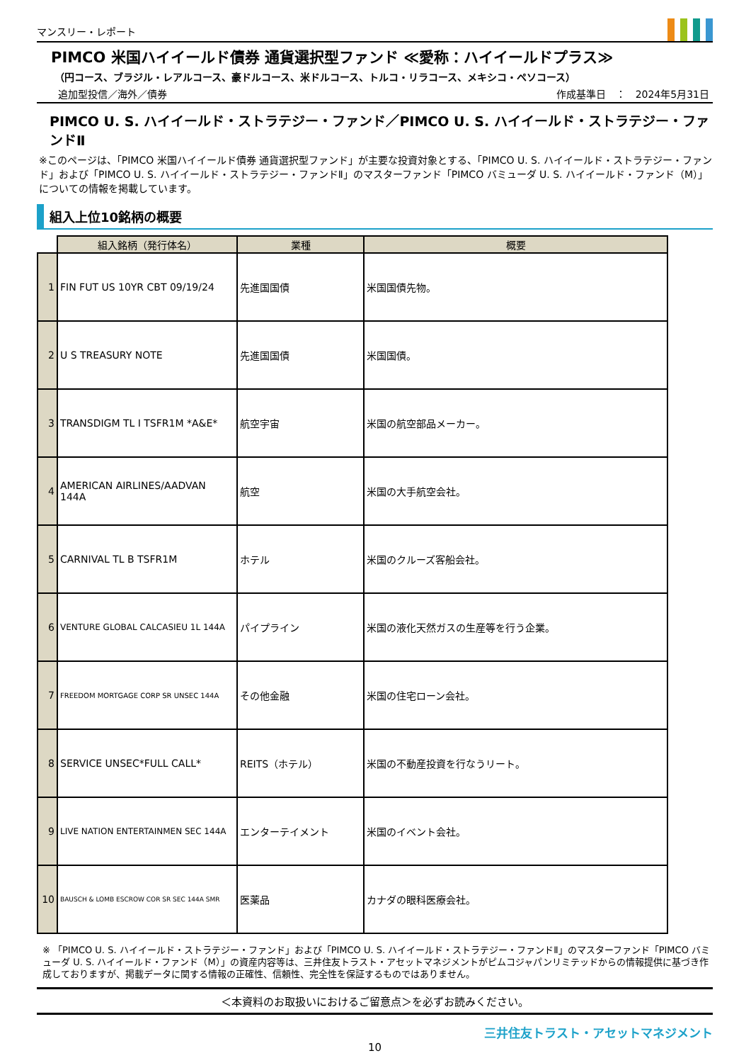マンスリー・レポート
PIMCO 米国ハイイールド債券 通貨選択型ファンド ≪愛称：ハイイールドプラス≫
（円コース、ブラジル・レアルコース、豪ドルコース、米ドルコース、トルコ・リラコース、メキシコ・ペソコース）
追加型投信／海外／債券 作成基準日　：　2024年5月31日
PIMCO U. S. ハイイールド・ストラテジー・ファンド／PIMCO U. S. ハイイールド・ストラテジー・ファンドⅡ
※このページは、「PIMCO 米国ハイイールド債券 通貨選択型ファンド」が主要な投資対象とする、「PIMCO U. S. ハイイールド・ストラテジー・ファンド」および「PIMCO U. S. ハイイールド・ストラテジー・ファンドⅡ」のマスターファンド「PIMCO バミューダ U. S. ハイイールド・ファンド（M）」についての情報を掲載しています。
組入上位10銘柄の概要
| | 組入銘柄（発行体名） | 業種 | 概要 |
| --- | --- | --- | --- |
| 1 | FIN FUT US 10YR CBT 09/19/24 | 先進国国債 | 米国国債先物。 |
| 2 | U S TREASURY NOTE | 先進国国債 | 米国国債。 |
| 3 | TRANSDIGM TL I TSFR1M *A&E* | 航空宇宙 | 米国の航空部品メーカー。 |
| 4 | AMERICAN AIRLINES/AADVAN 144A | 航空 | 米国の大手航空会社。 |
| 5 | CARNIVAL TL B TSFR1M | ホテル | 米国のクルーズ客船会社。 |
| 6 | VENTURE GLOBAL CALCASIEU 1L 144A | パイプライン | 米国の液化天然ガスの生産等を行う企業。 |
| 7 | FREEDOM MORTGAGE CORP SR UNSEC 144A | その他金融 | 米国の住宅ローン会社。 |
| 8 | SERVICE UNSEC*FULL CALL* | REITS（ホテル） | 米国の不動産投資を行なうリート。 |
| 9 | LIVE NATION ENTERTAINMEN SEC 144A | エンターテイメント | 米国のイベント会社。 |
| 10 | BAUSCH & LOMB ESCROW COR SR SEC 144A SMR | 医薬品 | カナダの眼科医療会社。 |
※ 「PIMCO U. S. ハイイールド・ストラテジー・ファンド」および「PIMCO U. S. ハイイールド・ストラテジー・ファンドⅡ」のマスターファンド「PIMCO バミューダ U. S. ハイイールド・ファンド（M）」の資産内容等は、三井住友トラスト・アセットマネジメントがピムコジャパンリミテッドからの情報提供に基づき作成しておりますが、掲載データに関する情報の正確性、信頼性、完全性を保証するものではありません。
＜本資料のお取扱いにおけるご留意点＞を必ずお読みください。
三井住友トラスト・アセットマネジメント
10